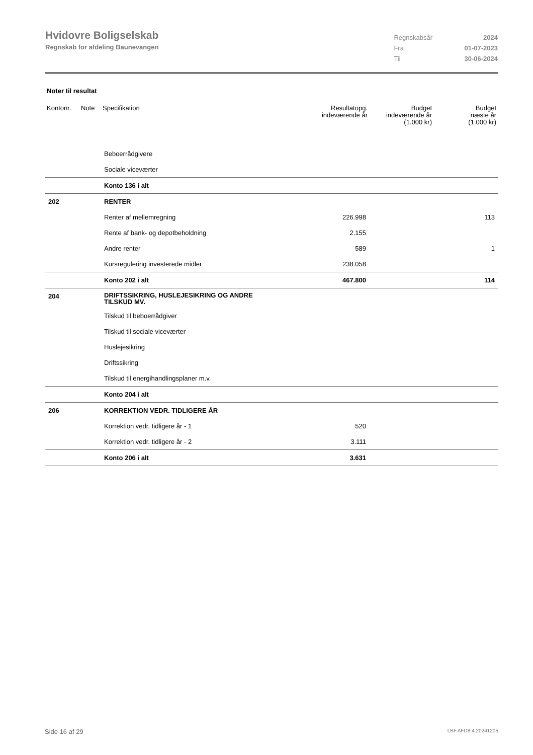Hvidovre Boligselskab
Regnskab for afdeling Baunevangen
| Regnskabsår | 2024 |
| Fra | 01-07-2023 |
| Til | 30-06-2024 |
Noter til resultat
| Kontonr. | Note | Specifikation | Resultatopg. indeværende år | Budget indeværende år (1.000 kr) | Budget næste år (1.000 kr) |
| --- | --- | --- | --- | --- | --- |
| | | Beboerrådgivere | | | |
| | | Sociale viceværter | | | |
| | | Konto 136 i alt | | | |
| 202 | | RENTER | | | |
| | | Renter af mellemregning | 226.998 | | 113 |
| | | Rente af bank- og depotbeholdning | 2.155 | | |
| | | Andre renter | 589 | | 1 |
| | | Kursregulering investerede midler | 238.058 | | |
| | | Konto 202 i alt | 467.800 | | 114 |
| 204 | | DRIFTSSIKRING, HUSLEJESIKRING OG ANDRE TILSKUD MV. | | | |
| | | Tilskud til beboerrådgiver | | | |
| | | Tilskud til sociale viceværter | | | |
| | | Huslejesikring | | | |
| | | Driftssikring | | | |
| | | Tilskud til energihandlingsplaner m.v. | | | |
| | | Konto 204 i alt | | | |
| 206 | | KORREKTION VEDR. TIDLIGERE ÅR | | | |
| | | Korrektion vedr. tidligere år - 1 | 520 | | |
| | | Korrektion vedr. tidligere år - 2 | 3.111 | | |
| | | Konto 206 i alt | 3.631 | | |
Side 16 af 29 LBF.AFD8.4.20241205